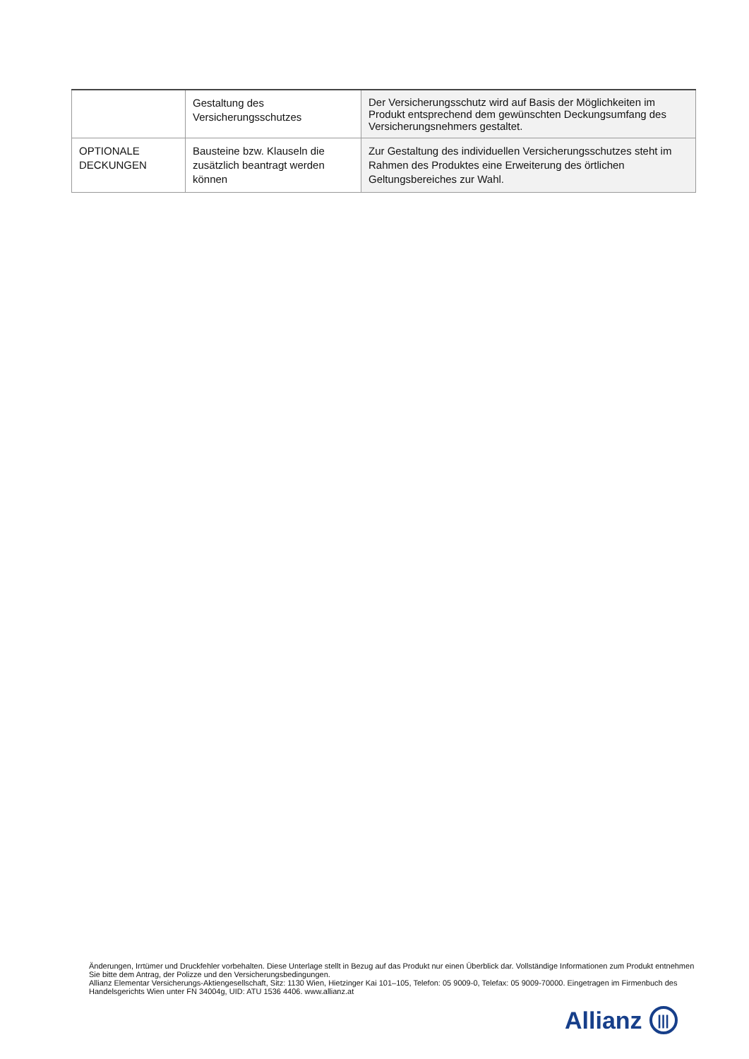| | Gestaltung des Versicherungsschutzes | Der Versicherungsschutz wird auf Basis der Möglichkeiten im Produkt entsprechend dem gewünschten Deckungsumfang des Versicherungsnehmers gestaltet. |
| OPTIONALE DECKUNGEN | Bausteine bzw. Klauseln die zusätzlich beantragt werden können | Zur Gestaltung des individuellen Versicherungsschutzes steht im Rahmen des Produktes eine Erweiterung des örtlichen Geltungsbereiches zur Wahl. |
Änderungen, Irrtümer und Druckfehler vorbehalten. Diese Unterlage stellt in Bezug auf das Produkt nur einen Überblick dar. Vollständige Informationen zum Produkt entnehmen Sie bitte dem Antrag, der Polizze und den Versicherungsbedingungen.
Allianz Elementar Versicherungs-Aktiengesellschaft, Sitz: 1130 Wien, Hietzinger Kai 101–105, Telefon: 05 9009-0, Telefax: 05 9009-70000. Eingetragen im Firmenbuch des Handelsgerichts Wien unter FN 34004g, UID: ATU 1536 4406. www.allianz.at
Allianz |||